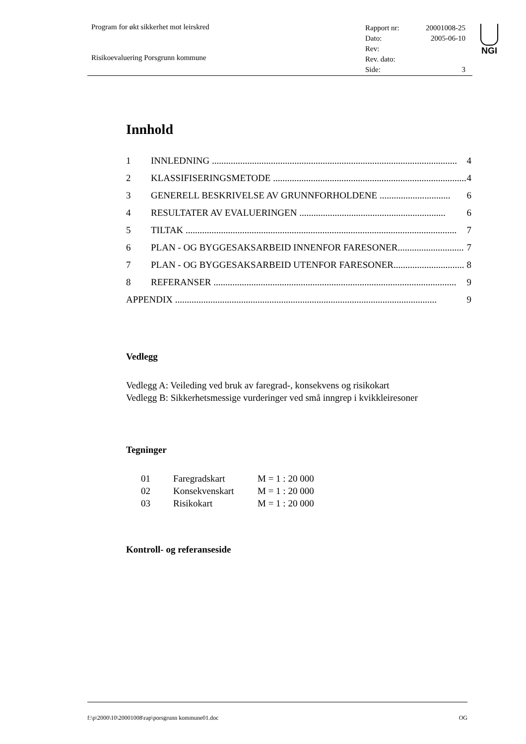Program for økt sikkerhet mot leirskred
Risikoevaluering Porsgrunn kommune
| Rapport nr: | 20001008-25 |
| Dato: | 2005-06-10 |
| Rev: | |
| Rev. dato: | |
| Side: | 3 |
NGI
Innhold
1 INNLEDNING ........................................................................................................ 4
2 KLASSIFISERINGSMETODE .................................................................................. 4
3 GENERELL BESKRIVELSE AV GRUNNFORHOLDENE .............................. 6
4 RESULTATER AV EVALUERINGEN .............................................................. 6
5 TILTAK ................................................................................................................... 7
6 PLAN - OG BYGGESAKSARBEID INNENFOR FARESONER............................ 7
7 PLAN - OG BYGGESAKSARBEID UTENFOR FARESONER.............................. 8
8 REFERANSER ....................................................................................................... 9
APPENDIX ............................................................................................................... 9
Vedlegg
Vedlegg A: Veileding ved bruk av faregrad-, konsekvens og risikokart
Vedlegg B: Sikkerhetsmessige vurderinger ved små inngrep i kvikkleiresoner
Tegninger
| 01 | Faregradskart | M = 1 : 20 000 |
| 02 | Konsekvenskart | M = 1 : 20 000 |
| 03 | Risikokart | M = 1 : 20 000 |
Kontroll- og referanseside
f:\p\2000\10\20001008\rap\porsgrunn kommune01.doc OG